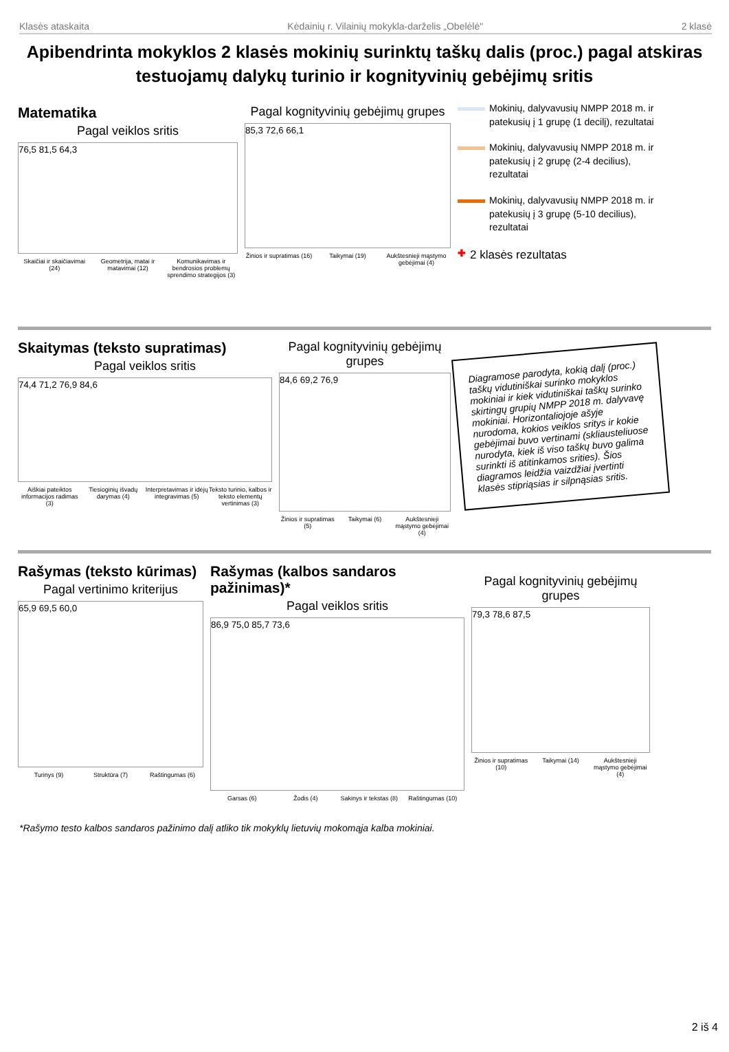Klasės ataskaita Kėdainių r. Vilainių mokykla-darželis „Obelėlė" 2 klasė
Apibendrinta mokyklos 2 klasės mokinių surinktų taškų dalis (proc.) pagal atskiras testuojamų dalykų turinio ir kognityvinių gebėjimų sritis
Matematika
Pagal veiklos sritis
76,5 81,5 64,3
Skaičiai ir skaičiavimai (24) Geometrija, matai ir matavimai (12) Komunikavimas ir bendrosios problemų sprendimo strategijos (3)
Pagal kognityvinių gebėjimų grupes
85,3 72,6 66,1
Žinios ir supratimas (16) Taikymai (19) Aukštesnieji mąstymo gebėjimai (4)
Mokinių, dalyvavusių NMPP 2018 m. ir patekusių į 1 grupę (1 decilį), rezultatai
Mokinių, dalyvavusių NMPP 2018 m. ir patekusių į 2 grupę (2-4 decilius), rezultatai
Mokinių, dalyvavusių NMPP 2018 m. ir patekusių į 3 grupę (5-10 decilius), rezultatai
✚ 2 klasės rezultatas
Skaitymas (teksto supratimas)
Pagal veiklos sritis
74,4 71,2 76,9 84,6
Aiškiai pateiktos informacijos radimas (3) Tiesioginių išvadų darymas (4) Interpretavimas ir idėjų integravimas (5) Teksto turinio, kalbos ir teksto elementų vertinimas (3)
Pagal kognityvinių gebėjimų grupes
84,6 69,2 76,9
Žinios ir supratimas (5) Taikymai (6) Aukštesnieji mąstymo gebėjimai (4)
Diagramose parodyta, kokią dalį (proc.) taškų vidutiniškai surinko mokyklos mokiniai ir kiek vidutiniškai taškų surinko skirtingų grupių NMPP 2018 m. dalyvavę mokiniai. Horizontaliojoje ašyje nurodoma, kokios veiklos sritys ir kokie gebėjimai buvo vertinami (skliausteliuose nurodyta, kiek iš viso taškų buvo galima surinkti iš atitinkamos srities). Šios diagramos leidžia vaizdžiai įvertinti klasės stipriąsias ir silpnąsias sritis.
Rašymas (teksto kūrimas)
Pagal vertinimo kriterijus
65,9 69,5 60,0
Turinys (9) Struktūra (7) Raštingumas (6)
Rašymas (kalbos sandaros pažinimas)*
Pagal veiklos sritis
86,9 75,0 85,7 73,6
Garsas (6) Žodis (4) Sakinys ir tekstas (8) Raštingumas (10)
Pagal kognityvinių gebėjimų grupes
79,3 78,6 87,5
Žinios ir supratimas (10) Taikymai (14) Aukštesnieji mąstymo gebėjimai (4)
*Rašymo testo kalbos sandaros pažinimo dalį atliko tik mokyklų lietuvių mokomąja kalba mokiniai.
2 iš 4